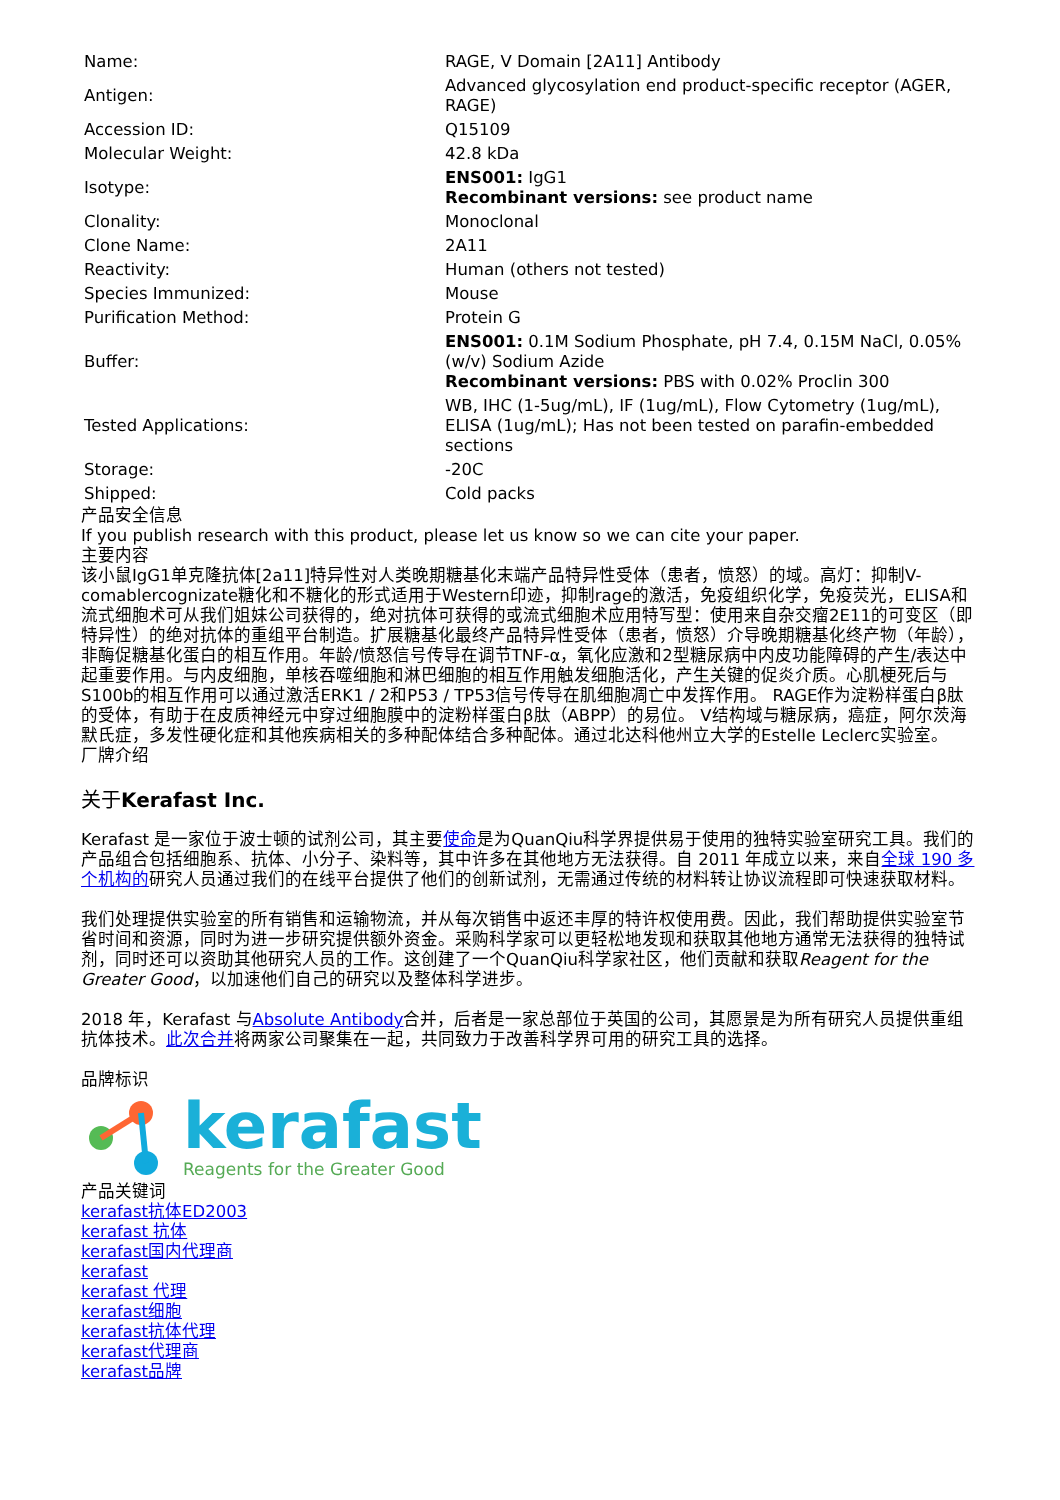| Name: | RAGE, V Domain [2A11] Antibody |
| Antigen: | Advanced glycosylation end product-specific receptor (AGER, RAGE) |
| Accession ID: | Q15109 |
| Molecular Weight: | 42.8 kDa |
| Isotype: | ENS001: IgG1 Recombinant versions: see product name |
| Clonality: | Monoclonal |
| Clone Name: | 2A11 |
| Reactivity: | Human (others not tested) |
| Species Immunized: | Mouse |
| Purification Method: | Protein G |
| Buffer: | ENS001: 0.1M Sodium Phosphate, pH 7.4, 0.15M NaCl, 0.05% (w/v) Sodium Azide Recombinant versions: PBS with 0.02% Proclin 300 |
| Tested Applications: | WB, IHC (1-5ug/mL), IF (1ug/mL), Flow Cytometry (1ug/mL), ELISA (1ug/mL); Has not been tested on parafin-embedded sections |
| Storage: | -20C |
| Shipped: | Cold packs |
产品安全信息
If you publish research with this product, please let us know so we can cite your paper.
主要内容
该小鼠IgG1单克隆抗体[2a11]特异性对人类晚期糖基化末端产品特异性受体（患者，愤怒）的域。高灯：抑制V-comablercognizate糖化和不糖化的形式适用于Western印迹，抑制rage的激活，免疫组织化学，免疫荧光，ELISA和流式细胞术可从我们姐妹公司获得的，绝对抗体可获得的或流式细胞术应用特写型：使用来自杂交瘤2E11的可变区（即特异性）的绝对抗体的重组平台制造。扩展糖基化最终产品特异性受体（患者，愤怒）介导晚期糖基化终产物（年龄），非酶促糖基化蛋白的相互作用。年龄/愤怒信号传导在调节TNF-α，氧化应激和2型糖尿病中内皮功能障碍的产生/表达中起重要作用。与内皮细胞，单核吞噬细胞和淋巴细胞的相互作用触发细胞活化，产生关键的促炎介质。心肌梗死后与S100b的相互作用可以通过激活ERK1 / 2和P53 / TP53信号传导在肌细胞凋亡中发挥作用。 RAGE作为淀粉样蛋白β肽的受体，有助于在皮质神经元中穿过细胞膜中的淀粉样蛋白β肽（ABPP）的易位。 V结构域与糖尿病，癌症，阿尔茨海默氏症，多发性硬化症和其他疾病相关的多种配体结合多种配体。通过北达科他州立大学的Estelle Leclerc实验室。
厂牌介绍
关于Kerafast Inc.
Kerafast 是一家位于波士顿的试剂公司，其主要使命是为QuanQiu科学界提供易于使用的独特实验室研究工具。我们的产品组合包括细胞系、抗体、小分子、染料等，其中许多在其他地方无法获得。自 2011 年成立以来，来自全球 190 多个机构的研究人员通过我们的在线平台提供了他们的创新试剂，无需通过传统的材料转让协议流程即可快速获取材料。
我们处理提供实验室的所有销售和运输物流，并从每次销售中返还丰厚的特许权使用费。因此，我们帮助提供实验室节省时间和资源，同时为进一步研究提供额外资金。采购科学家可以更轻松地发现和获取其他地方通常无法获得的独特试剂，同时还可以资助其他研究人员的工作。这创建了一个QuanQiu科学家社区，他们贡献和获取Reagent for the Greater Good，以加速他们自己的研究以及整体科学进步。
2018 年，Kerafast 与Absolute Antibody合并，后者是一家总部位于英国的公司，其愿景是为所有研究人员提供重组抗体技术。此次合并将两家公司聚集在一起，共同致力于改善科学界可用的研究工具的选择。
品牌标识
kerafast
Reagents for the Greater Good
产品关键词
kerafast抗体ED2003
kerafast 抗体
kerafast国内代理商
kerafast
kerafast 代理
kerafast细胞
kerafast抗体代理
kerafast代理商
kerafast品牌